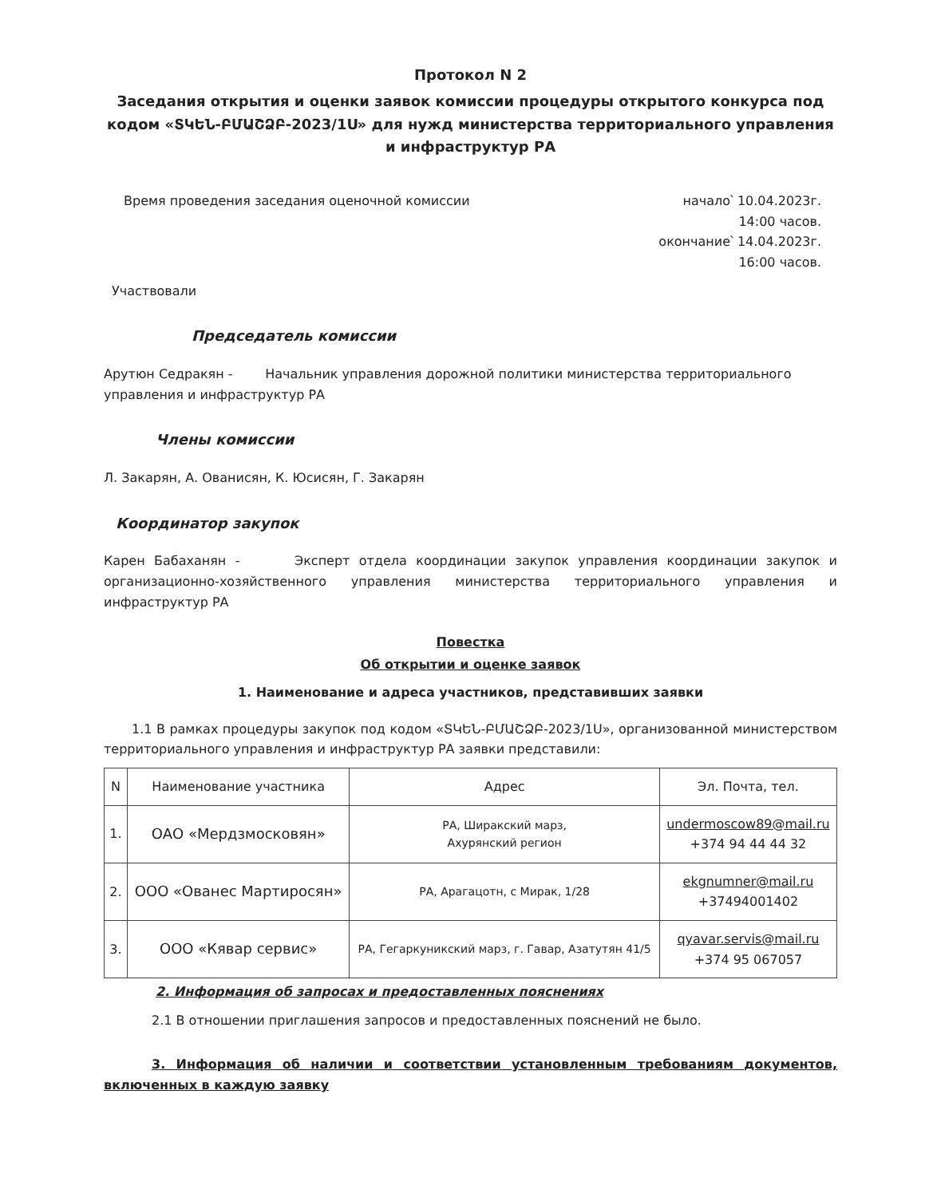Протокол N 2
Заседания открытия и оценки заявок комиссии процедуры открытого конкурса под кодом «ՏԿԵՆ-ԲՄԱՇՁԲ-2023/1Ս» для нужд министерства территориального управления и инфраструктур РА
Время проведения заседания оценочной комиссии
начало՝ 10.04.2023г.
14:00 часов.
окончание՝ 14.04.2023г.
16:00 часов.
Участвовали
Председатель комиссии
Арутюн Седракян - Начальник управления дорожной политики министерства территориального управления и инфраструктур РА
Члены комиссии
Л. Закарян, А. Ованисян, К. Юсисян, Г. Закарян
Координатор закупок
Карен Бабаханян - Эксперт отдела координации закупок управления координации закупок и организационно-хозяйственного управления министерства территориального управления и инфраструктур РА
Повестка
Об открытии и оценке заявок
1. Наименование и адреса участников, представивших заявки
1.1 В рамках процедуры закупок под кодом «ՏԿԵՆ-ԲՄԱՇՁԲ-2023/1Ս», организованной министерством территориального управления и инфраструктур РА заявки представили:
| N | Наименование участника | Адрес | Эл. Почта, тел. |
| --- | --- | --- | --- |
| 1. | ОАО «Мердзмосковян» | РА, Ширакский марз, Ахурянский регион | undermoscow89@mail.ru +374 94 44 44 32 |
| 2. | ООО «Ованес Мартиросян» | РА, Арагацотн, с Мирак, 1/28 | ekgnumner@mail.ru +37494001402 |
| 3. | ООО «Кявар сервис» | РА, Гегаркуникский марз, г. Гавар, Азатутян 41/5 | qyavar.servis@mail.ru +374 95 067057 |
2. Информация об запросах и предоставленных пояснениях
2.1 В отношении приглашения запросов и предоставленных пояснений не было.
3. Информация об наличии и соответствии установленным требованиям документов, включенных в каждую заявку